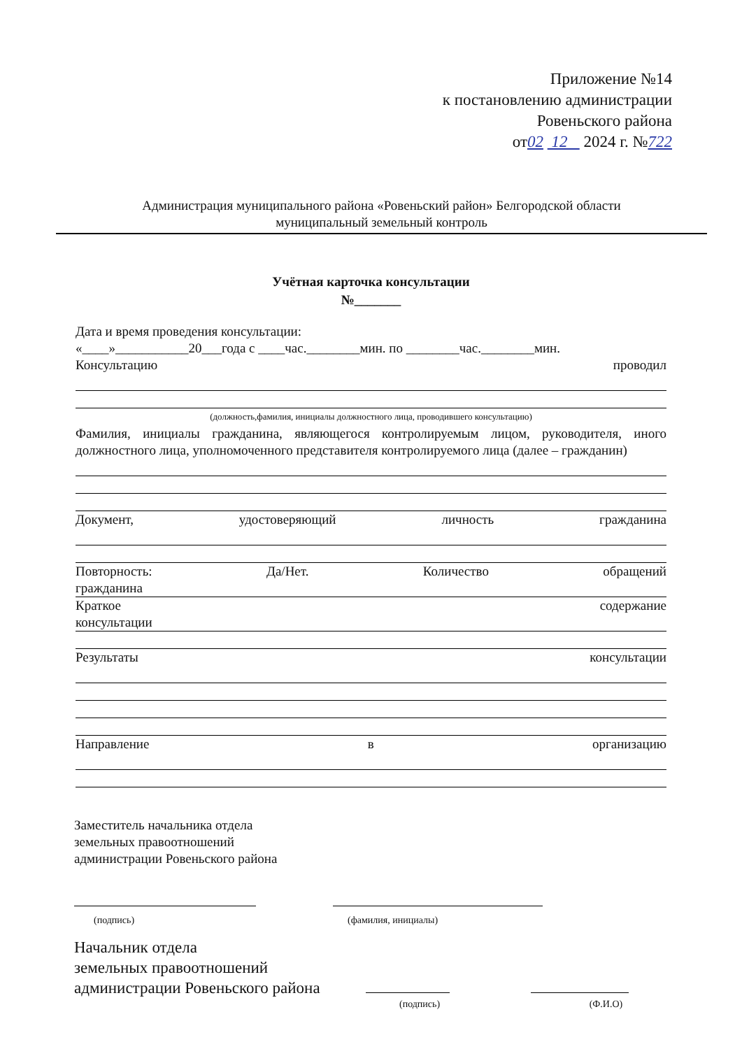Приложение №14
к постановлению администрации
Ровеньского района
от02 12 2024 г. №722
Администрация муниципального района «Ровеньский район» Белгородской области
муниципальный земельный контроль
Учётная карточка консультации
№_______
Дата и время проведения консультации:
«____»___________20___года с ____час.________мин. по ________час.________мин.
Консультацию проводил
(должность,фамилия, инициалы должностного лица, проводившего консультацию)
Фамилия, инициалы гражданина, являющегося контролируемым лицом, руководителя, иного должностного лица, уполномоченного представителя контролируемого лица (далее – гражданин)
Документ, удостоверяющий личность гражданина
Повторность: Да/Нет. Количество обращений
гражданина
Краткое содержание
консультации
Результаты консультации
Направление в организацию
Заместитель начальника отдела
земельных правоотношений
администрации Ровеньского района
(подпись)
(фамилия, инициалы)
Начальник отдела
земельных правоотношений
администрации Ровеньского района
(подпись) (Ф.И.О)